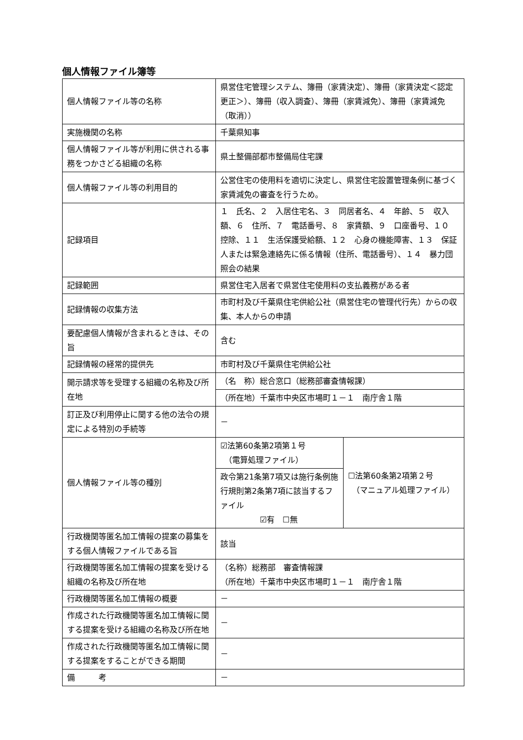個人情報ファイル簿等
| 個人情報ファイル等の名称 | 県営住宅管理システム、簿冊（家賃決定）、簿冊（家賃決定＜認定更正＞）、簿冊（収入調査）、簿冊（家賃減免）、簿冊（家賃減免（取消）） | |
| 実施機関の名称 | 千葉県知事 | |
| 個人情報ファイル等が利用に供される事務をつかさどる組織の名称 | 県土整備部都市整備局住宅課 | |
| 個人情報ファイル等の利用目的 | 公営住宅の使用料を適切に決定し、県営住宅設置管理条例に基づく家賃減免の審査を行うため。 | |
| 記録項目 | １ 氏名、２ 入居住宅名、３ 同居者名、４ 年齢、５ 収入額、６ 住所、７ 電話番号、８ 家賃額、９ 口座番号、１０ 控除、１１ 生活保護受給額、１２ 心身の機能障害、１３ 保証人または緊急連絡先に係る情報（住所、電話番号）、１４ 暴力団照会の結果 | |
| 記録範囲 | 県営住宅入居者で県営住宅使用料の支払義務がある者 | |
| 記録情報の収集方法 | 市町村及び千葉県住宅供給公社（県営住宅の管理代行先）からの収集、本人からの申請 | |
| 要配慮個人情報が含まれるときは、その旨 | 含む | |
| 記録情報の経常的提供先 | 市町村及び千葉県住宅供給公社 | |
| 開示請求等を受理する組織の名称及び所在地 | （名 称）総合窓口（総務部審査情報課） | |
| | （所在地）千葉市中央区市場町１－１ 南庁舎１階 | |
| 訂正及び利用停止に関する他の法令の規定による特別の手続等 | － | |
| 個人情報ファイル等の種別 | ☑法第60条第2項第１号 （電算処理ファイル） | ☐法第60条第2項第２号 （マニュアル処理ファイル） |
| | 政令第21条第7項又は施行条例施行規則第2条第7項に該当するファイル ☑有 ☐無 | |
| 行政機関等匿名加工情報の提案の募集をする個人情報ファイルである旨 | 該当 | |
| 行政機関等匿名加工情報の提案を受ける組織の名称及び所在地 | （名称）総務部 審査情報課 （所在地）千葉市中央区市場町１－１ 南庁舎１階 | |
| 行政機関等匿名加工情報の概要 | － | |
| 作成された行政機関等匿名加工情報に関する提案を受ける組織の名称及び所在地 | － | |
| 作成された行政機関等匿名加工情報に関する提案をすることができる期間 | － | |
| 備 考 | － | |